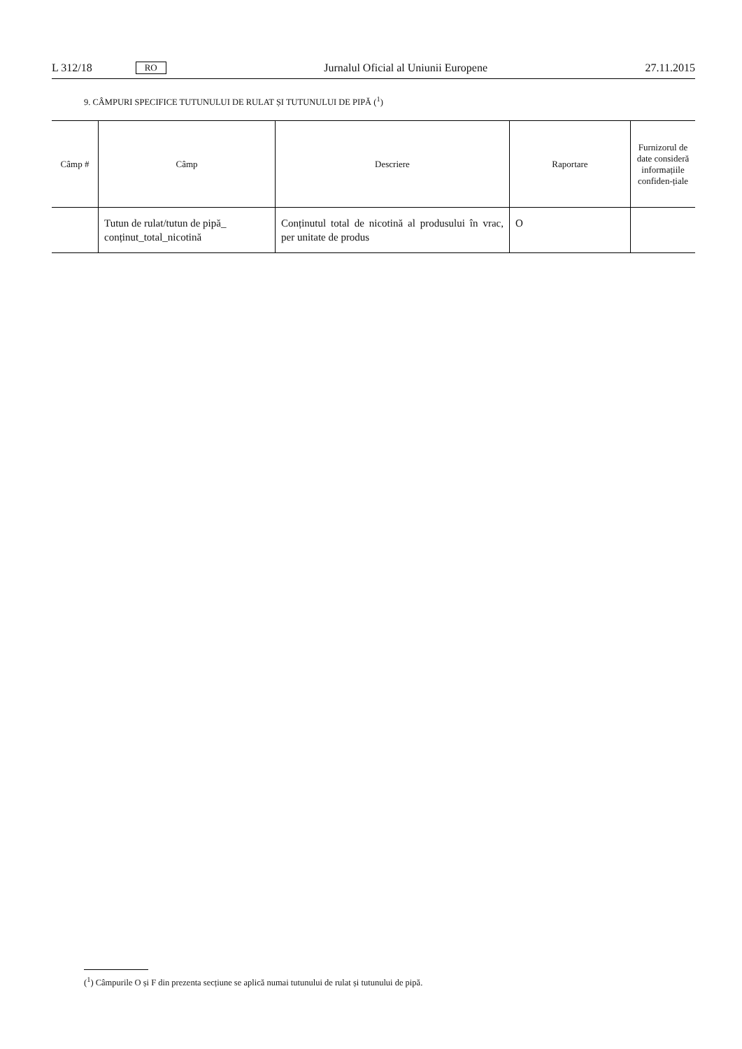L 312/18 RO
Jurnalul Oficial al Uniunii Europene 27.11.2015
9. CÂMPURI SPECIFICE TUTUNULUI DE RULAT ȘI TUTUNULUI DE PIPĂ (<sup>1</sup>)
| Câmp # | Câmp | Descriere | Raportare | Furnizorul de date consideră informațiile confiden-țiale |
| --- | --- | --- | --- | --- |
| | Tutun de rulat/tutun de pipă_ conținut_total_nicotină | Conținutul total de nicotină al produsului în vrac, per unitate de produs | O | |
(<sup>1</sup>) Câmpurile O și F din prezenta secțiune se aplică numai tutunului de rulat și tutunului de pipă.